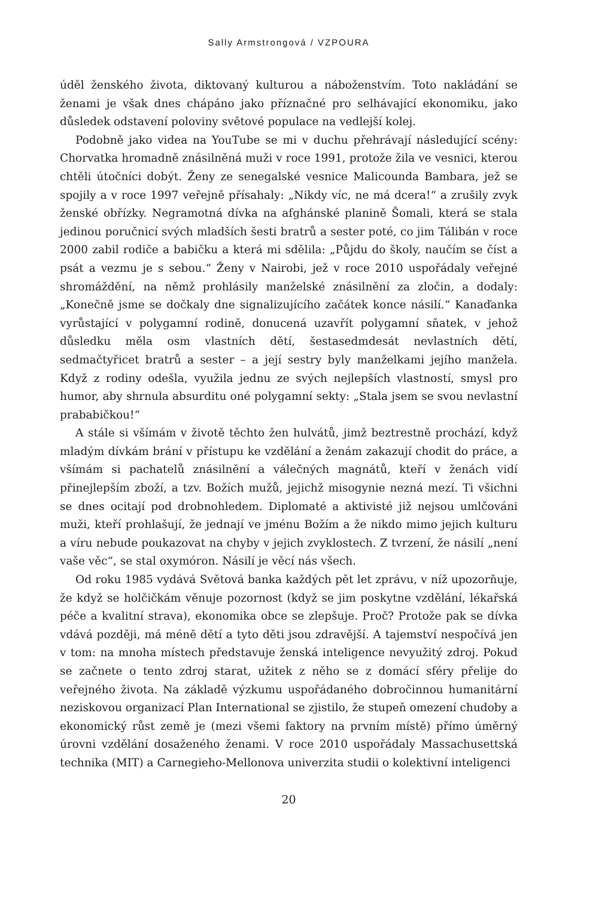Sally Armstrongová / VZPOURA
úděl ženského života, diktovaný kulturou a náboženstvím. Toto nakládání se ženami je však dnes chápáno jako příznačné pro selhávající ekonomiku, jako důsledek odstavení poloviny světové populace na vedlejší kolej.
Podobně jako videa na YouTube se mi v duchu přehrávají následující scény: Chorvatka hromadně znásilněná muži v roce 1991, protože žila ve vesnici, kterou chtěli útočníci dobýt. Ženy ze senegalské vesnice Malicounda Bambara, jež se spojily a v roce 1997 veřejně přísahaly: „Nikdy víc, ne má dcera!“ a zrušily zvyk ženské obřízky. Negramotná dívka na afghánské planině Šomali, která se stala jedinou poručnicí svých mladších šesti bratrů a sester poté, co jim Tálibán v roce 2000 zabil rodiče a babičku a která mi sdělila: „Půjdu do školy, naučím se číst a psát a vezmu je s sebou.“ Ženy v Nairobi, jež v roce 2010 uspořádaly veřejné shromáždění, na němž prohlásily manželské znásilnění za zločin, a dodaly: „Konečně jsme se dočkaly dne signalizujícího začátek konce násilí.“ Kanaďanka vyrůstající v polygamní rodině, donucená uzavřít polygamní sňatek, v jehož důsledku měla osm vlastních dětí, šestasedmdesát nevlastních dětí, sedmačtyřicet bratrů a sester – a její sestry byly manželkami jejího manžela. Když z rodiny odešla, využila jednu ze svých nejlepších vlastností, smysl pro humor, aby shrnula absurditu oné polygamní sekty: „Stala jsem se svou nevlastní prababičkou!“
A stále si všímám v životě těchto žen hulvátů, jimž beztrestně prochází, když mladým dívkám brání v přístupu ke vzdělání a ženám zakazují chodit do práce, a všímám si pachatelů znásilnění a válečných magnátů, kteří v ženách vidí přinejlepším zboží, a tzv. Božích mužů, jejichž misogynie nezná mezí. Ti všichni se dnes ocitají pod drobnohledem. Diplomaté a aktivisté již nejsou umlčováni muži, kteří prohlašují, že jednají ve jménu Božím a že nikdo mimo jejich kulturu a víru nebude poukazovat na chyby v jejich zvyklostech. Z tvrzení, že násilí „není vaše věc“, se stal oxymóron. Násilí je věcí nás všech.
Od roku 1985 vydává Světová banka každých pět let zprávu, v níž upozorňuje, že když se holčičkám věnuje pozornost (když se jim poskytne vzdělání, lékařská péče a kvalitní strava), ekonomika obce se zlepšuje. Proč? Protože pak se dívka vdává později, má méně dětí a tyto děti jsou zdravější. A tajemství nespočívá jen v tom: na mnoha místech představuje ženská inteligence nevyužitý zdroj. Pokud se začnete o tento zdroj starat, užitek z něho se z domácí sféry přelije do veřejného života. Na základě výzkumu uspořádaného dobročinnou humanitární neziskovou organizací Plan International se zjistilo, že stupeň omezení chudoby a ekonomický růst země je (mezi všemi faktory na prvním místě) přímo úměrný úrovni vzdělání dosaženého ženami. V roce 2010 uspořádaly Massachusettská technika (MIT) a Carnegieho-Mellonova univerzita studii o kolektivní inteligenci
20